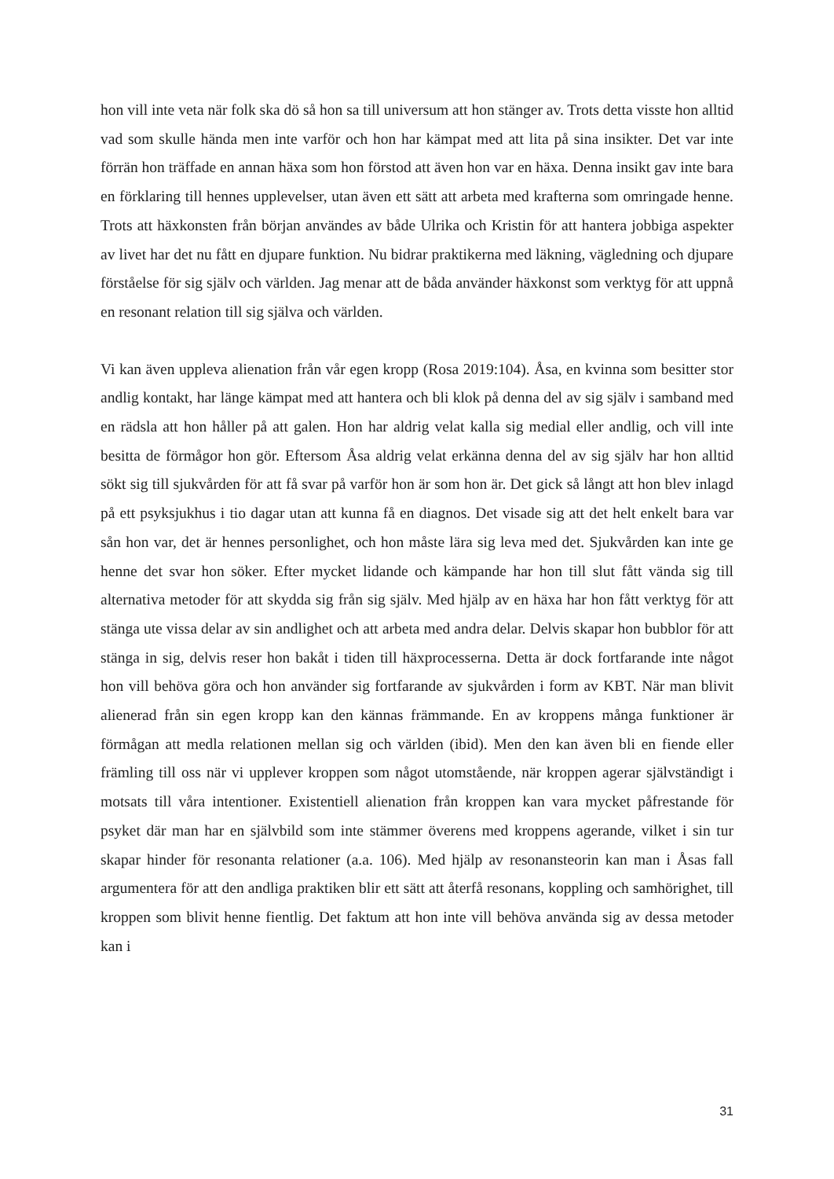hon vill inte veta när folk ska dö så hon sa till universum att hon stänger av. Trots detta visste hon alltid vad som skulle hända men inte varför och hon har kämpat med att lita på sina insikter. Det var inte förrän hon träffade en annan häxa som hon förstod att även hon var en häxa. Denna insikt gav inte bara en förklaring till hennes upplevelser, utan även ett sätt att arbeta med krafterna som omringade henne. Trots att häxkonsten från början användes av både Ulrika och Kristin för att hantera jobbiga aspekter av livet har det nu fått en djupare funktion. Nu bidrar praktikerna med läkning, vägledning och djupare förståelse för sig själv och världen. Jag menar att de båda använder häxkonst som verktyg för att uppnå en resonant relation till sig själva och världen.
Vi kan även uppleva alienation från vår egen kropp (Rosa 2019:104). Åsa, en kvinna som besitter stor andlig kontakt, har länge kämpat med att hantera och bli klok på denna del av sig själv i samband med en rädsla att hon håller på att galen. Hon har aldrig velat kalla sig medial eller andlig, och vill inte besitta de förmågor hon gör. Eftersom Åsa aldrig velat erkänna denna del av sig själv har hon alltid sökt sig till sjukvården för att få svar på varför hon är som hon är. Det gick så långt att hon blev inlagd på ett psyksjukhus i tio dagar utan att kunna få en diagnos. Det visade sig att det helt enkelt bara var sån hon var, det är hennes personlighet, och hon måste lära sig leva med det. Sjukvården kan inte ge henne det svar hon söker. Efter mycket lidande och kämpande har hon till slut fått vända sig till alternativa metoder för att skydda sig från sig själv. Med hjälp av en häxa har hon fått verktyg för att stänga ute vissa delar av sin andlighet och att arbeta med andra delar. Delvis skapar hon bubblor för att stänga in sig, delvis reser hon bakåt i tiden till häxprocesserna. Detta är dock fortfarande inte något hon vill behöva göra och hon använder sig fortfarande av sjukvården i form av KBT. När man blivit alienerad från sin egen kropp kan den kännas främmande. En av kroppens många funktioner är förmågan att medla relationen mellan sig och världen (ibid). Men den kan även bli en fiende eller främling till oss när vi upplever kroppen som något utomstående, när kroppen agerar självständigt i motsats till våra intentioner. Existentiell alienation från kroppen kan vara mycket påfrestande för psyket där man har en självbild som inte stämmer överens med kroppens agerande, vilket i sin tur skapar hinder för resonanta relationer (a.a. 106). Med hjälp av resonansteorin kan man i Åsas fall argumentera för att den andliga praktiken blir ett sätt att återfå resonans, koppling och samhörighet, till kroppen som blivit henne fientlig. Det faktum att hon inte vill behöva använda sig av dessa metoder kan i
31